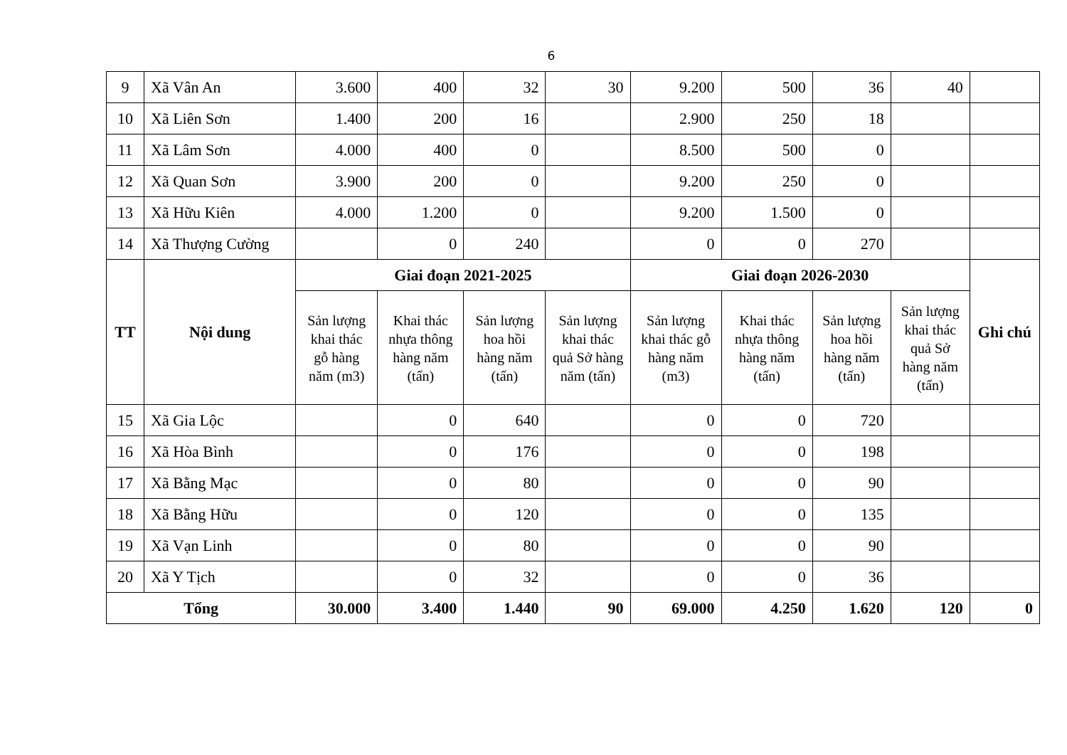6
| 9 | Xã Vân An | 3.600 | 400 | 32 | 30 | 9.200 | 500 | 36 | 40 | |
| 10 | Xã Liên Sơn | 1.400 | 200 | 16 | | 2.900 | 250 | 18 | | |
| 11 | Xã Lâm Sơn | 4.000 | 400 | 0 | | 8.500 | 500 | 0 | | |
| 12 | Xã Quan Sơn | 3.900 | 200 | 0 | | 9.200 | 250 | 0 | | |
| 13 | Xã Hữu Kiên | 4.000 | 1.200 | 0 | | 9.200 | 1.500 | 0 | | |
| 14 | Xã Thượng Cường | | 0 | 240 | | 0 | 0 | 270 | | |
| TT | Nội dung | Giai đoạn 2021-2025 | | | | Giai đoạn 2026-2030 | | | | Ghi chú |
| | | Sản lượng khai thác gỗ hàng năm (m3) | Khai thác nhựa thông hàng năm (tấn) | Sản lượng hoa hồi hàng năm (tấn) | Sản lượng khai thác quả Sở hàng năm (tấn) | Sản lượng khai thác gỗ hàng năm (m3) | Khai thác nhựa thông hàng năm (tấn) | Sản lượng hoa hồi hàng năm (tấn) | Sản lượng khai thác quả Sở hàng năm (tấn) | |
| 15 | Xã Gia Lộc | | 0 | 640 | | 0 | 0 | 720 | | |
| 16 | Xã Hòa Bình | | 0 | 176 | | 0 | 0 | 198 | | |
| 17 | Xã Bằng Mạc | | 0 | 80 | | 0 | 0 | 90 | | |
| 18 | Xã Bằng Hữu | | 0 | 120 | | 0 | 0 | 135 | | |
| 19 | Xã Vạn Linh | | 0 | 80 | | 0 | 0 | 90 | | |
| 20 | Xã Y Tịch | | 0 | 32 | | 0 | 0 | 36 | | |
| Tổng | | 30.000 | 3.400 | 1.440 | 90 | 69.000 | 4.250 | 1.620 | 120 | 0 |